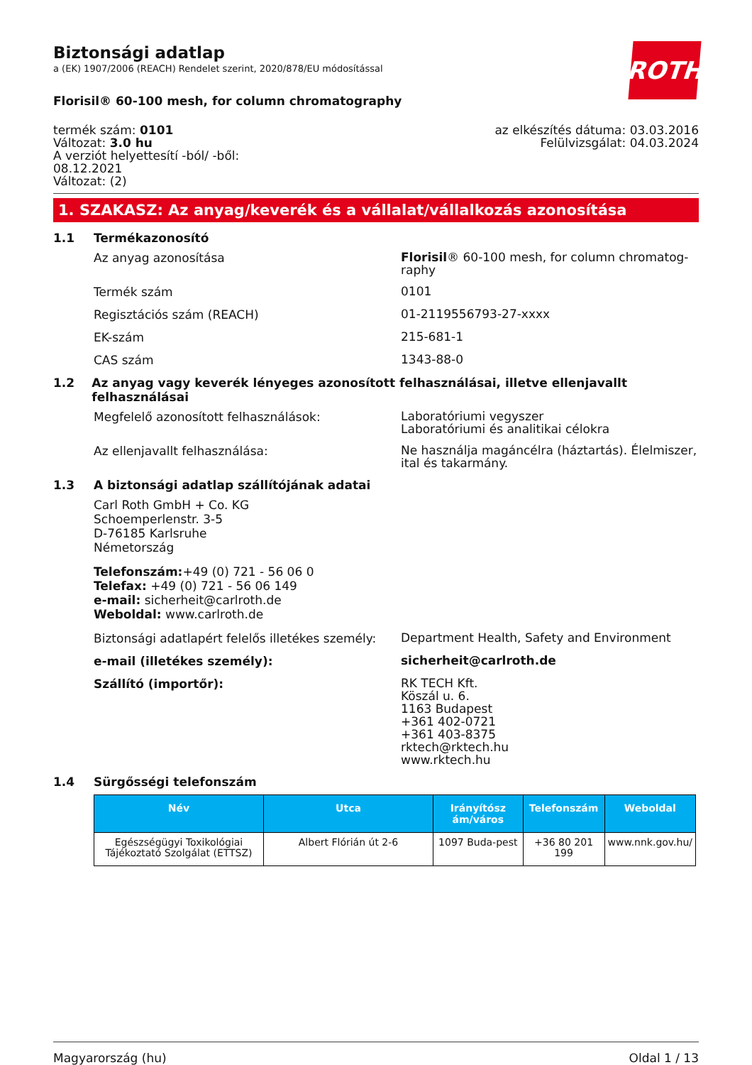ROTH
Biztonsági adatlap
a (EK) 1907/2006 (REACH) Rendelet szerint, 2020/878/EU módosítással
Florisil® 60-100 mesh, for column chromatography
termék szám: 0101
Változat: 3.0 hu
A verziót helyettesítí -ból/ -ből:
08.12.2021
Változat: (2)
az elkészítés dátuma: 03.03.2016
Felülvizsgálat: 04.03.2024
1. SZAKASZ: Az anyag/keverék és a vállalat/vállalkozás azonosítása
1.1 Termékazonosító
Az anyag azonosítása
Florisil® 60-100 mesh, for column chromatog-
raphy
Termék szám
0101
Regisztációs szám (REACH)
01-2119556793-27-xxxx
EK-szám
215-681-1
CAS szám
1343-88-0
1.2 Az anyag vagy keverék lényeges azonosított felhasználásai, illetve ellenjavallt felhasználásai
Megfelelő azonosított felhasználások:
Laboratóriumi vegyszer
Laboratóriumi és analitikai célokra
Az ellenjavallt felhasználása:
Ne használja magáncélra (háztartás). Élelmiszer,
ital és takarmány.
1.3 A biztonsági adatlap szállítójának adatai
Carl Roth GmbH + Co. KG
Schoemperlenstr. 3-5
D-76185 Karlsruhe
Németország
Telefonszám:+49 (0) 721 - 56 06 0
Telefax: +49 (0) 721 - 56 06 149
e-mail: sicherheit@carlroth.de
Weboldal: www.carlroth.de
Biztonsági adatlapért felelős illetékes személy:
Department Health, Safety and Environment
e-mail (illetékes személy):
sicherheit@carlroth.de
Szállító (importőr):
RK TECH Kft.
Köszál u. 6.
1163 Budapest
+361 402-0721
+361 403-8375
rktech@rktech.hu
www.rktech.hu
1.4 Sürgősségi telefonszám
| Név | Utca | Irányítósz ám/város | Telefonszám | Weboldal |
| --- | --- | --- | --- | --- |
| Egészségügyi Toxikológiai Tájékoztató Szolgálat (ETTSZ) | Albert Flórián út 2-6 | 1097 Buda-pest | +36 80 201 199 | www.nnk.gov.hu/ |
Magyarország (hu) Oldal 1 / 13